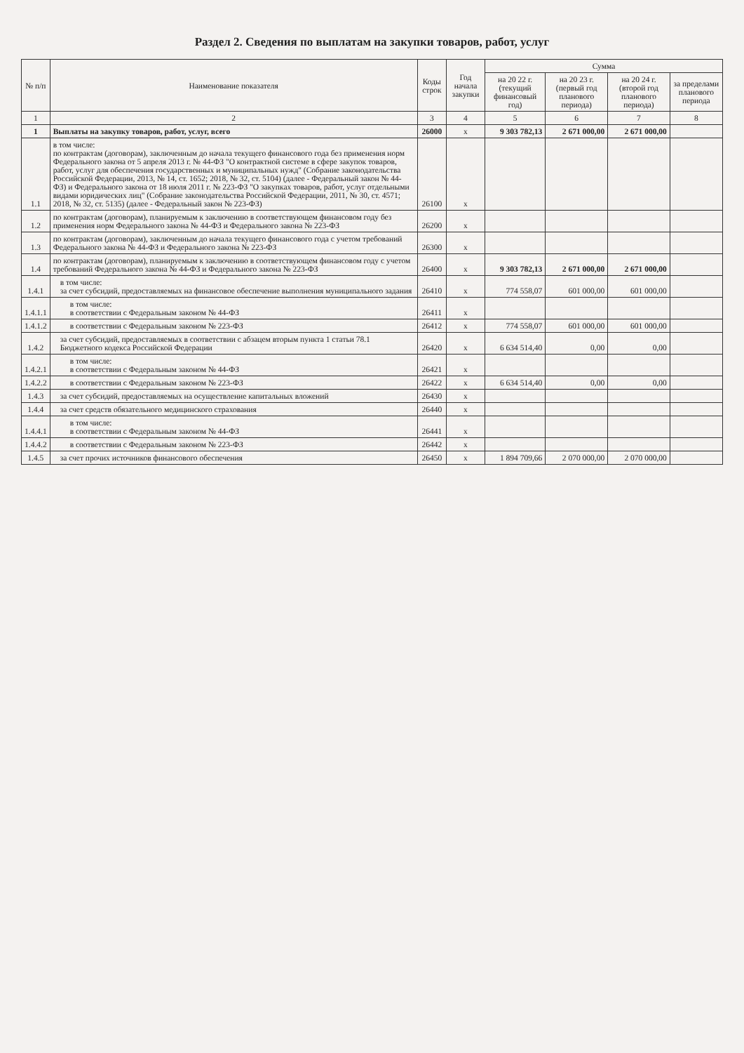Раздел 2. Сведения по выплатам на закупки товаров, работ, услуг
| № п/п | Наименование показателя | Коды строк | Год начала закупки | Сумма | | | |
| --- | --- | --- | --- | --- | --- | --- | --- |
| | | | | на 20 22 г. (текущий финансовый год) | на 20 23 г. (первый год планового периода) | на 20 24 г. (второй год планового периода) | за пределами планового периода |
| 1 | 2 | 3 | 4 | 5 | 6 | 7 | 8 |
| 1 | Выплаты на закупку товаров, работ, услуг, всего | 26000 | x | 9 303 782,13 | 2 671 000,00 | 2 671 000,00 | |
| 1.1 | в том числе: по контрактам (договорам), заключенным до начала текущего финансового года без применения норм Федерального закона от 5 апреля 2013 г. № 44-ФЗ "О контрактной системе в сфере закупок товаров, работ, услуг для обеспечения государственных и муниципальных нужд" (Собрание законодательства Российской Федерации, 2013, № 14, ст. 1652; 2018, № 32, ст. 5104) (далее - Федеральный закон № 44-ФЗ) и Федерального закона от 18 июля 2011 г. № 223-ФЗ "О закупках товаров, работ, услуг отдельными видами юридических лиц" (Собрание законодательства Российской Федерации, 2011, № 30, ст. 4571; 2018, № 32, ст. 5135) (далее - Федеральный закон № 223-ФЗ) | 26100 | x | | | | |
| 1.2 | по контрактам (договорам), планируемым к заключению в соответствующем финансовом году без применения норм Федерального закона № 44-ФЗ и Федерального закона № 223-ФЗ | 26200 | x | | | | |
| 1.3 | по контрактам (договорам), заключенным до начала текущего финансового года с учетом требований Федерального закона № 44-ФЗ и Федерального закона № 223-ФЗ | 26300 | x | | | | |
| 1.4 | по контрактам (договорам), планируемым к заключению в соответствующем финансовом году с учетом требований Федерального закона № 44-ФЗ и Федерального закона № 223-ФЗ | 26400 | x | 9 303 782,13 | 2 671 000,00 | 2 671 000,00 | |
| 1.4.1 | в том числе: за счет субсидий, предоставляемых на финансовое обеспечение выполнения муниципального задания | 26410 | x | 774 558,07 | 601 000,00 | 601 000,00 | |
| 1.4.1.1 | в том числе: в соответствии с Федеральным законом № 44-ФЗ | 26411 | x | | | | |
| 1.4.1.2 | в соответствии с Федеральным законом № 223-ФЗ | 26412 | x | 774 558,07 | 601 000,00 | 601 000,00 | |
| 1.4.2 | за счет субсидий, предоставляемых в соответствии с абзацем вторым пункта 1 статьи 78.1 Бюджетного кодекса Российской Федерации | 26420 | x | 6 634 514,40 | 0,00 | 0,00 | |
| 1.4.2.1 | в том числе: в соответствии с Федеральным законом № 44-ФЗ | 26421 | x | | | | |
| 1.4.2.2 | в соответствии с Федеральным законом № 223-ФЗ | 26422 | x | 6 634 514,40 | 0,00 | 0,00 | |
| 1.4.3 | за счет субсидий, предоставляемых на осуществление капитальных вложений | 26430 | x | | | | |
| 1.4.4 | за счет средств обязательного медицинского страхования | 26440 | x | | | | |
| 1.4.4.1 | в том числе: в соответствии с Федеральным законом № 44-ФЗ | 26441 | x | | | | |
| 1.4.4.2 | в соответствии с Федеральным законом № 223-ФЗ | 26442 | x | | | | |
| 1.4.5 | за счет прочих источников финансового обеспечения | 26450 | x | 1 894 709,66 | 2 070 000,00 | 2 070 000,00 | |